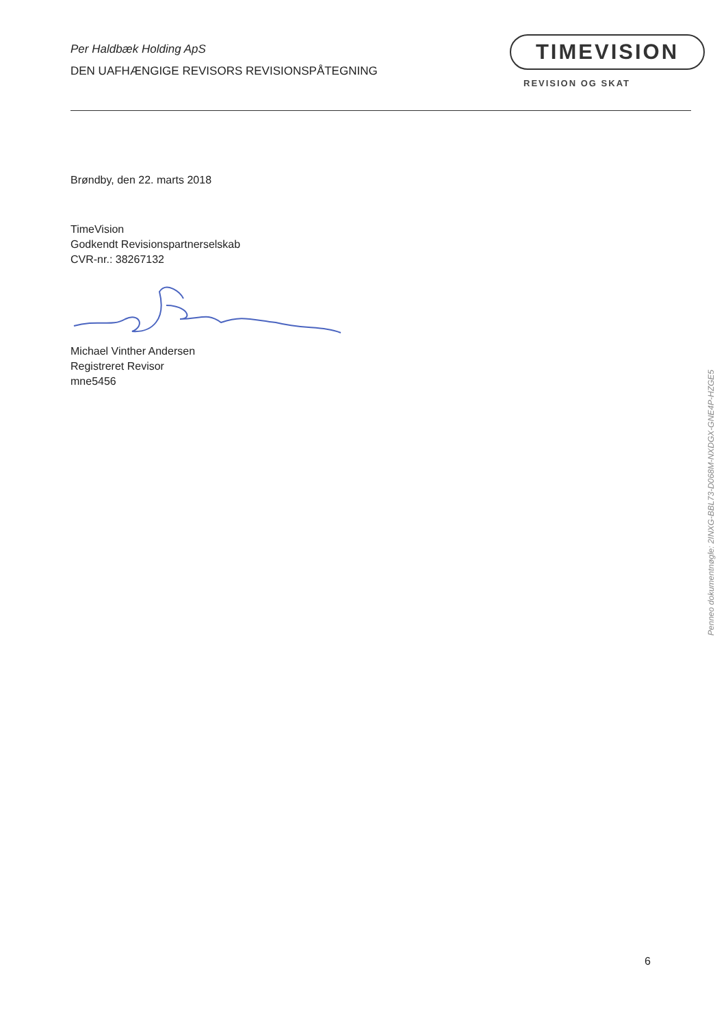Per Haldbæk Holding ApS
DEN UAFHÆNGIGE REVISORS REVISIONSPÅTEGNING
TIMEVISION
REVISION OG SKAT
Brøndby, den 22. marts 2018
TimeVision
Godkendt Revisionspartnerselskab
CVR-nr.: 38267132
Michael Vinther Andersen
Registreret Revisor
mne5456
Penneo dokumentnøgle: 2INXG-BBL73-D068M-NXDGX-GNE4P-HZGE5
6